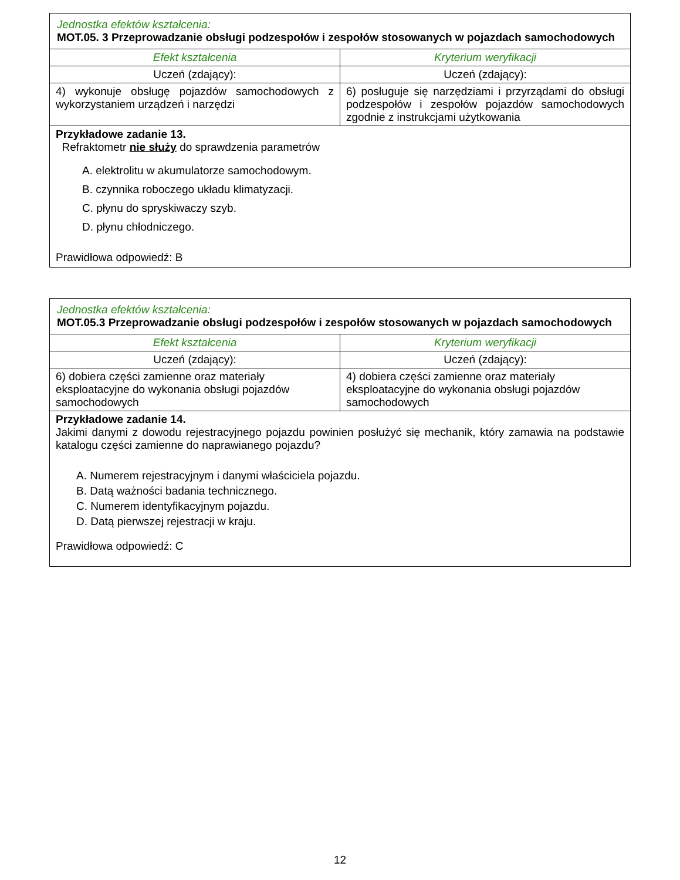| Jednostka efektów kształcenia: MOT.05. 3 Przeprowadzanie obsługi podzespołów i zespołów stosowanych w pojazdach samochodowych | |
| Efekt kształcenia | Kryterium weryfikacji |
| Uczeń (zdający): | Uczeń (zdający): |
| 4) wykonuje obsługę pojazdów samochodowych z wykorzystaniem urządzeń i narzędzi | 6) posługuje się narzędziami i przyrządami do obsługi podzespołów i zespołów pojazdów samochodowych zgodnie z instrukcjami użytkowania |
| Przykładowe zadanie 13. Refraktometr nie służy do sprawdzenia parametrów A. elektrolitu w akumulatorze samochodowym. B. czynnika roboczego układu klimatyzacji. C. płynu do spryskiwaczy szyb. D. płynu chłodniczego. Prawidłowa odpowiedź: B | |
| Jednostka efektów kształcenia: MOT.05.3 Przeprowadzanie obsługi podzespołów i zespołów stosowanych w pojazdach samochodowych | |
| Efekt kształcenia | Kryterium weryfikacji |
| Uczeń (zdający): | Uczeń (zdający): |
| 6) dobiera części zamienne oraz materiały eksploatacyjne do wykonania obsługi pojazdów samochodowych | 4) dobiera części zamienne oraz materiały eksploatacyjne do wykonania obsługi pojazdów samochodowych |
| Przykładowe zadanie 14. Jakimi danymi z dowodu rejestracyjnego pojazdu powinien posłużyć się mechanik, który zamawia na podstawie katalogu części zamienne do naprawianego pojazdu? A. Numerem rejestracyjnym i danymi właściciela pojazdu. B. Datą ważności badania technicznego. C. Numerem identyfikacyjnym pojazdu. D. Datą pierwszej rejestracji w kraju. Prawidłowa odpowiedź: C | |
12